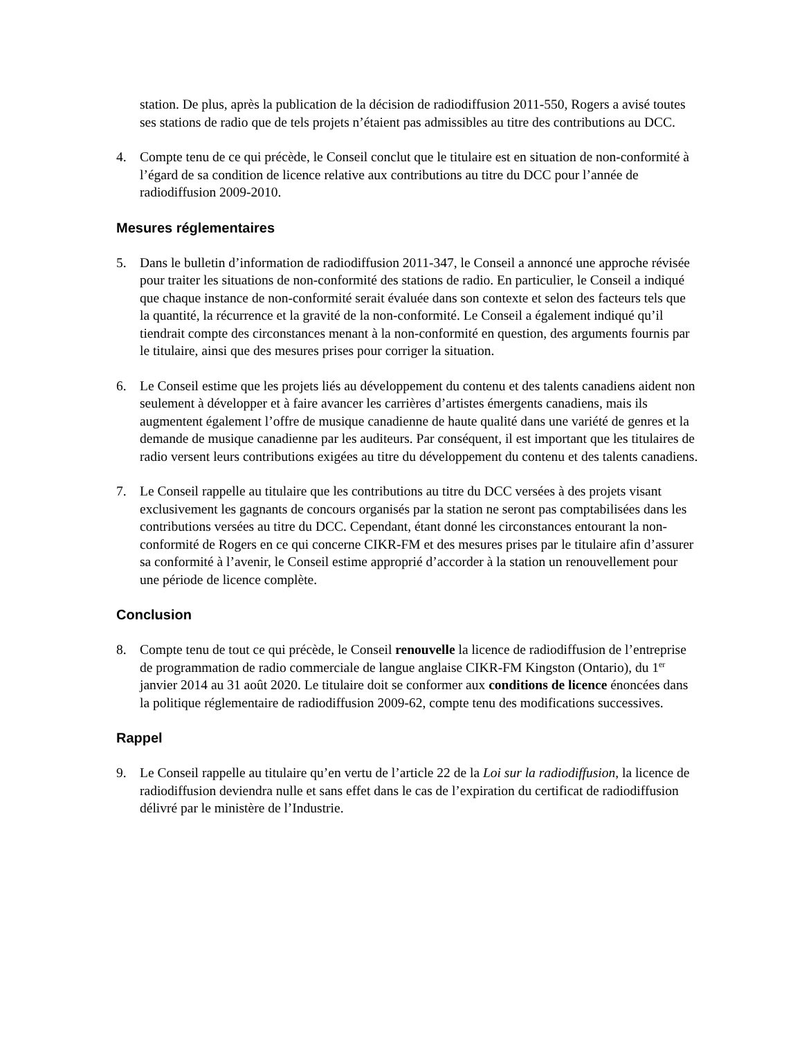station. De plus, après la publication de la décision de radiodiffusion 2011-550, Rogers a avisé toutes ses stations de radio que de tels projets n’étaient pas admissibles au titre des contributions au DCC.
4. Compte tenu de ce qui précède, le Conseil conclut que le titulaire est en situation de non-conformité à l’égard de sa condition de licence relative aux contributions au titre du DCC pour l’année de radiodiffusion 2009-2010.
Mesures réglementaires
5. Dans le bulletin d’information de radiodiffusion 2011-347, le Conseil a annoncé une approche révisée pour traiter les situations de non-conformité des stations de radio. En particulier, le Conseil a indiqué que chaque instance de non-conformité serait évaluée dans son contexte et selon des facteurs tels que la quantité, la récurrence et la gravité de la non-conformité. Le Conseil a également indiqué qu’il tiendrait compte des circonstances menant à la non-conformité en question, des arguments fournis par le titulaire, ainsi que des mesures prises pour corriger la situation.
6. Le Conseil estime que les projets liés au développement du contenu et des talents canadiens aident non seulement à développer et à faire avancer les carrières d’artistes émergents canadiens, mais ils augmentent également l’offre de musique canadienne de haute qualité dans une variété de genres et la demande de musique canadienne par les auditeurs. Par conséquent, il est important que les titulaires de radio versent leurs contributions exigées au titre du développement du contenu et des talents canadiens.
7. Le Conseil rappelle au titulaire que les contributions au titre du DCC versées à des projets visant exclusivement les gagnants de concours organisés par la station ne seront pas comptabilisées dans les contributions versées au titre du DCC. Cependant, étant donné les circonstances entourant la non-conformité de Rogers en ce qui concerne CIKR-FM et des mesures prises par le titulaire afin d’assurer sa conformité à l’avenir, le Conseil estime approprié d’accorder à la station un renouvellement pour une période de licence complète.
Conclusion
8. Compte tenu de tout ce qui précède, le Conseil renouvelle la licence de radiodiffusion de l’entreprise de programmation de radio commerciale de langue anglaise CIKR-FM Kingston (Ontario), du 1<sup>er</sup> janvier 2014 au 31 août 2020. Le titulaire doit se conformer aux conditions de licence énoncées dans la politique réglementaire de radiodiffusion 2009-62, compte tenu des modifications successives.
Rappel
9. Le Conseil rappelle au titulaire qu’en vertu de l’article 22 de la Loi sur la radiodiffusion, la licence de radiodiffusion deviendra nulle et sans effet dans le cas de l’expiration du certificat de radiodiffusion délivré par le ministère de l’Industrie.